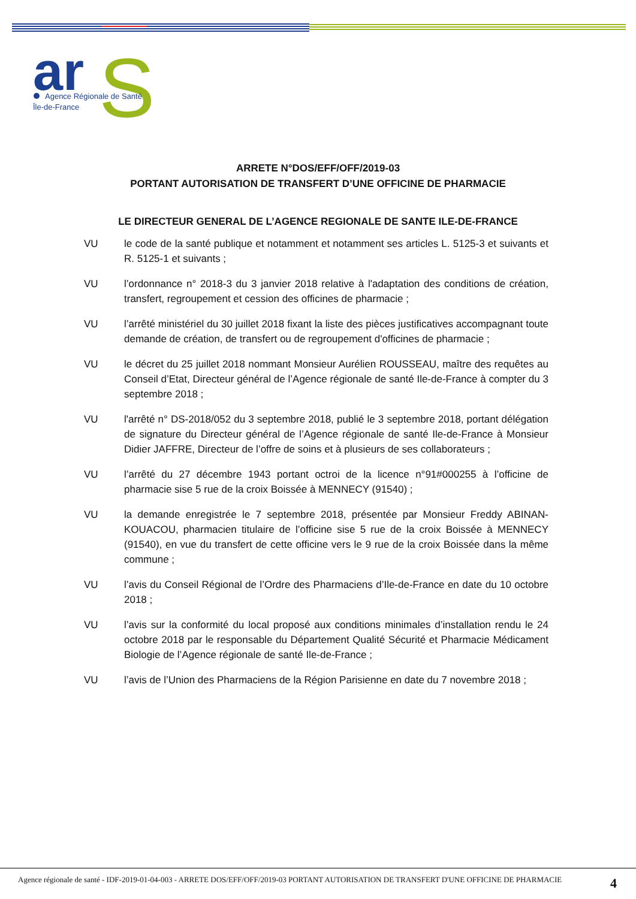ar
S
Agence Régionale de Santé
Île-de-France
ARRETE N°DOS/EFF/OFF/2019-03
PORTANT AUTORISATION DE TRANSFERT D’UNE OFFICINE DE PHARMACIE
LE DIRECTEUR GENERAL DE L’AGENCE REGIONALE DE SANTE ILE-DE-FRANCE
VU le code de la santé publique et notamment et notamment ses articles L. 5125-3 et suivants et R. 5125-1 et suivants ;
VU l’ordonnance n° 2018-3 du 3 janvier 2018 relative à l'adaptation des conditions de création, transfert, regroupement et cession des officines de pharmacie ;
VU l’arrêté ministériel du 30 juillet 2018 fixant la liste des pièces justificatives accompagnant toute demande de création, de transfert ou de regroupement d'officines de pharmacie ;
VU le décret du 25 juillet 2018 nommant Monsieur Aurélien ROUSSEAU, maître des requêtes au Conseil d’Etat, Directeur général de l’Agence régionale de santé Ile-de-France à compter du 3 septembre 2018 ;
VU l'arrêté n° DS-2018/052 du 3 septembre 2018, publié le 3 septembre 2018, portant délégation de signature du Directeur général de l’Agence régionale de santé Ile-de-France à Monsieur Didier JAFFRE, Directeur de l’offre de soins et à plusieurs de ses collaborateurs ;
VU l’arrêté du 27 décembre 1943 portant octroi de la licence n°91#000255 à l’officine de pharmacie sise 5 rue de la croix Boissée à MENNECY (91540) ;
VU la demande enregistrée le 7 septembre 2018, présentée par Monsieur Freddy ABINAN-KOUACOU, pharmacien titulaire de l’officine sise 5 rue de la croix Boissée à MENNECY (91540), en vue du transfert de cette officine vers le 9 rue de la croix Boissée dans la même commune ;
VU l’avis du Conseil Régional de l’Ordre des Pharmaciens d’Ile-de-France en date du 10 octobre 2018 ;
VU l’avis sur la conformité du local proposé aux conditions minimales d’installation rendu le 24 octobre 2018 par le responsable du Département Qualité Sécurité et Pharmacie Médicament Biologie de l’Agence régionale de santé Ile-de-France ;
VU l’avis de l’Union des Pharmaciens de la Région Parisienne en date du 7 novembre 2018 ;
Agence régionale de santé - IDF-2019-01-04-003 - ARRETE DOS/EFF/OFF/2019-03 PORTANT AUTORISATION DE TRANSFERT D'UNE OFFICINE DE PHARMACIE
4